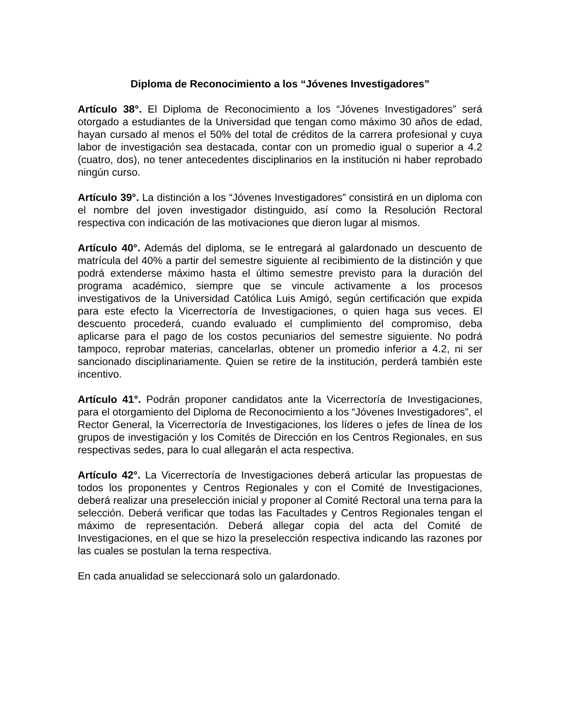Diploma de Reconocimiento a los “Jóvenes Investigadores”
Artículo 38°. El Diploma de Reconocimiento a los “Jóvenes Investigadores” será otorgado a estudiantes de la Universidad que tengan como máximo 30 años de edad, hayan cursado al menos el 50% del total de créditos de la carrera profesional y cuya labor de investigación sea destacada, contar con un promedio igual o superior a 4.2 (cuatro, dos), no tener antecedentes disciplinarios en la institución ni haber reprobado ningún curso.
Artículo 39°. La distinción a los “Jóvenes Investigadores” consistirá en un diploma con el nombre del joven investigador distinguido, así como la Resolución Rectoral respectiva con indicación de las motivaciones que dieron lugar al mismos.
Artículo 40°. Además del diploma, se le entregará al galardonado un descuento de matrícula del 40% a partir del semestre siguiente al recibimiento de la distinción y que podrá extenderse máximo hasta el último semestre previsto para la duración del programa académico, siempre que se vincule activamente a los procesos investigativos de la Universidad Católica Luis Amigó, según certificación que expida para este efecto la Vicerrectoría de Investigaciones, o quien haga sus veces. El descuento procederá, cuando evaluado el cumplimiento del compromiso, deba aplicarse para el pago de los costos pecuniarios del semestre siguiente. No podrá tampoco, reprobar materias, cancelarlas, obtener un promedio inferior a 4.2, ni ser sancionado disciplinariamente. Quien se retire de la institución, perderá también este incentivo.
Artículo 41°. Podrán proponer candidatos ante la Vicerrectoría de Investigaciones, para el otorgamiento del Diploma de Reconocimiento a los “Jóvenes Investigadores”, el Rector General, la Vicerrectoría de Investigaciones, los líderes o jefes de línea de los grupos de investigación y los Comités de Dirección en los Centros Regionales, en sus respectivas sedes, para lo cual allegarán el acta respectiva.
Artículo 42°. La Vicerrectoría de Investigaciones deberá articular las propuestas de todos los proponentes y Centros Regionales y con el Comité de Investigaciones, deberá realizar una preselección inicial y proponer al Comité Rectoral una terna para la selección. Deberá verificar que todas las Facultades y Centros Regionales tengan el máximo de representación. Deberá allegar copia del acta del Comité de Investigaciones, en el que se hizo la preselección respectiva indicando las razones por las cuales se postulan la terna respectiva.
En cada anualidad se seleccionará solo un galardonado.